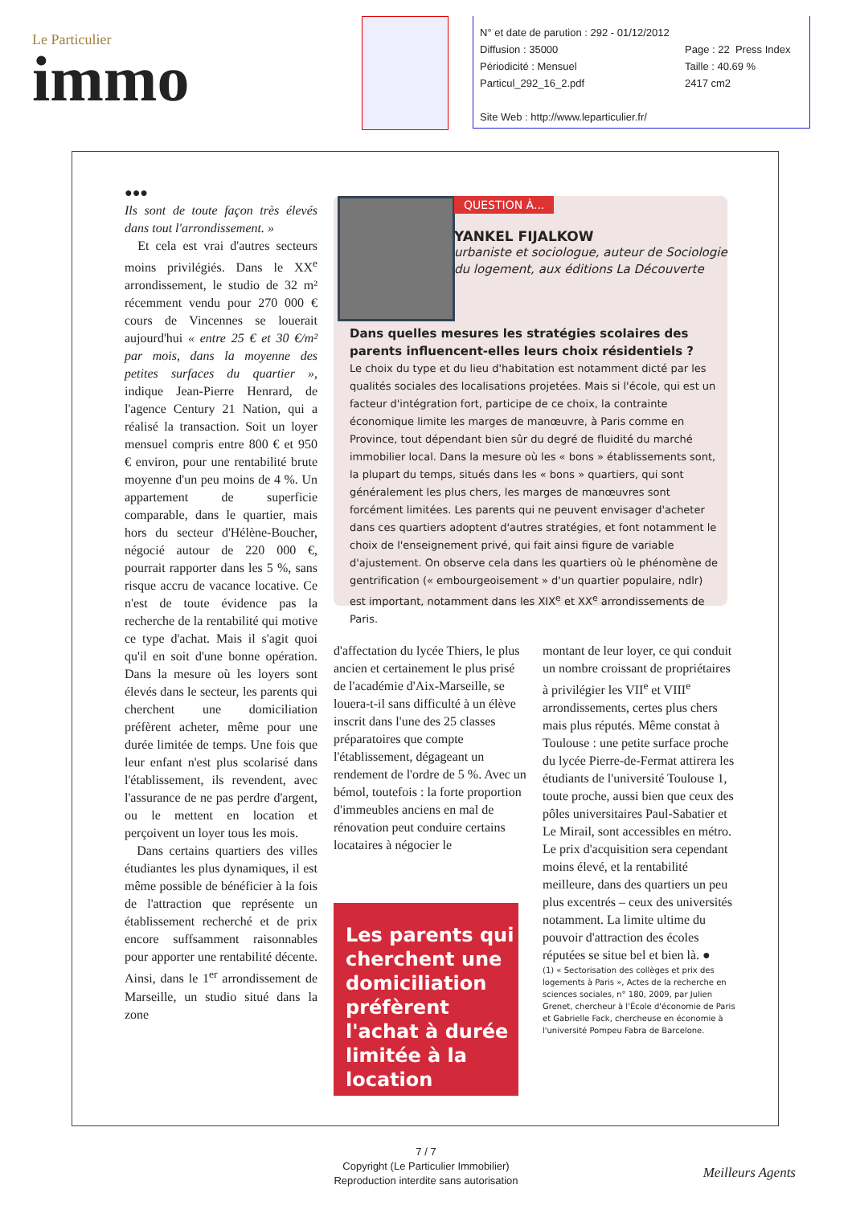Le Particulier
immo
N° et date de parution : 292 - 01/12/2012
Diffusion : 35000 Page : 22 Press Index
Périodicité : Mensuel Taille : 40.69 %
Particul_292_16_2.pdf 2417 cm2
Site Web : http://www.leparticulier.fr/
●●●
Ils sont de toute façon très élevés dans tout l'arrondissement. »
Et cela est vrai d'autres secteurs moins privilégiés. Dans le XX<sup>e</sup> arrondissement, le studio de 32 m² récemment vendu pour 270 000 € cours de Vincennes se louerait aujourd'hui « entre 25 € et 30 €/m² par mois, dans la moyenne des petites surfaces du quartier », indique Jean-Pierre Henrard, de l'agence Century 21 Nation, qui a réalisé la transaction. Soit un loyer mensuel compris entre 800 € et 950 € environ, pour une rentabilité brute moyenne d'un peu moins de 4 %. Un appartement de superficie comparable, dans le quartier, mais hors du secteur d'Hélène-Boucher, négocié autour de 220 000 €, pourrait rapporter dans les 5 %, sans risque accru de vacance locative. Ce n'est de toute évidence pas la recherche de la rentabilité qui motive ce type d'achat. Mais il s'agit quoi qu'il en soit d'une bonne opération. Dans la mesure où les loyers sont élevés dans le secteur, les parents qui cherchent une domiciliation préfèrent acheter, même pour une durée limitée de temps. Une fois que leur enfant n'est plus scolarisé dans l'établissement, ils revendent, avec l'assurance de ne pas perdre d'argent, ou le mettent en location et perçoivent un loyer tous les mois.
Dans certains quartiers des villes étudiantes les plus dynamiques, il est même possible de bénéficier à la fois de l'attraction que représente un établissement recherché et de prix encore suffsamment raisonnables pour apporter une rentabilité décente. Ainsi, dans le 1<sup>er</sup> arrondissement de Marseille, un studio situé dans la zone
QUESTION À...
YANKEL FIJALKOW
urbaniste et sociologue, auteur de Sociologie du logement, aux éditions La Découverte
Dans quelles mesures les stratégies scolaires des parents influencent-elles leurs choix résidentiels ?
Le choix du type et du lieu d'habitation est notamment dicté par les qualités sociales des localisations projetées. Mais si l'école, qui est un facteur d'intégration fort, participe de ce choix, la contrainte économique limite les marges de manœuvre, à Paris comme en Province, tout dépendant bien sûr du degré de fluidité du marché immobilier local. Dans la mesure où les « bons » établissements sont, la plupart du temps, situés dans les « bons » quartiers, qui sont généralement les plus chers, les marges de manœuvres sont forcément limitées. Les parents qui ne peuvent envisager d'acheter dans ces quartiers adoptent d'autres stratégies, et font notamment le choix de l'enseignement privé, qui fait ainsi figure de variable d'ajustement. On observe cela dans les quartiers où le phénomène de gentrification (« embourgeoisement » d'un quartier populaire, ndlr) est important, notamment dans les XIX<sup>e</sup> et XX<sup>e</sup> arrondissements de Paris.
d'affectation du lycée Thiers, le plus ancien et certainement le plus prisé de l'académie d'Aix-Marseille, se louera-t-il sans difficulté à un élève inscrit dans l'une des 25 classes préparatoires que compte l'établissement, dégageant un rendement de l'ordre de 5 %. Avec un bémol, toutefois : la forte proportion d'immeubles anciens en mal de rénovation peut conduire certains locataires à négocier le
Les parents qui cherchent une domiciliation préfèrent l'achat à durée limitée à la location
montant de leur loyer, ce qui conduit un nombre croissant de propriétaires à privilégier les VII<sup>e</sup> et VIII<sup>e</sup> arrondissements, certes plus chers mais plus réputés. Même constat à Toulouse : une petite surface proche du lycée Pierre-de-Fermat attirera les étudiants de l'université Toulouse 1, toute proche, aussi bien que ceux des pôles universitaires Paul-Sabatier et Le Mirail, sont accessibles en métro. Le prix d'acquisition sera cependant moins élevé, et la rentabilité meilleure, dans des quartiers un peu plus excentrés – ceux des universités notamment. La limite ultime du pouvoir d'attraction des écoles réputées se situe bel et bien là. ●
(1) « Sectorisation des collèges et prix des logements à Paris », Actes de la recherche en sciences sociales, n° 180, 2009, par Julien Grenet, chercheur à l'École d'économie de Paris et Gabrielle Fack, chercheuse en économie à l'université Pompeu Fabra de Barcelone.
7 / 7
Copyright (Le Particulier Immobilier)
Reproduction interdite sans autorisation
Meilleurs Agents